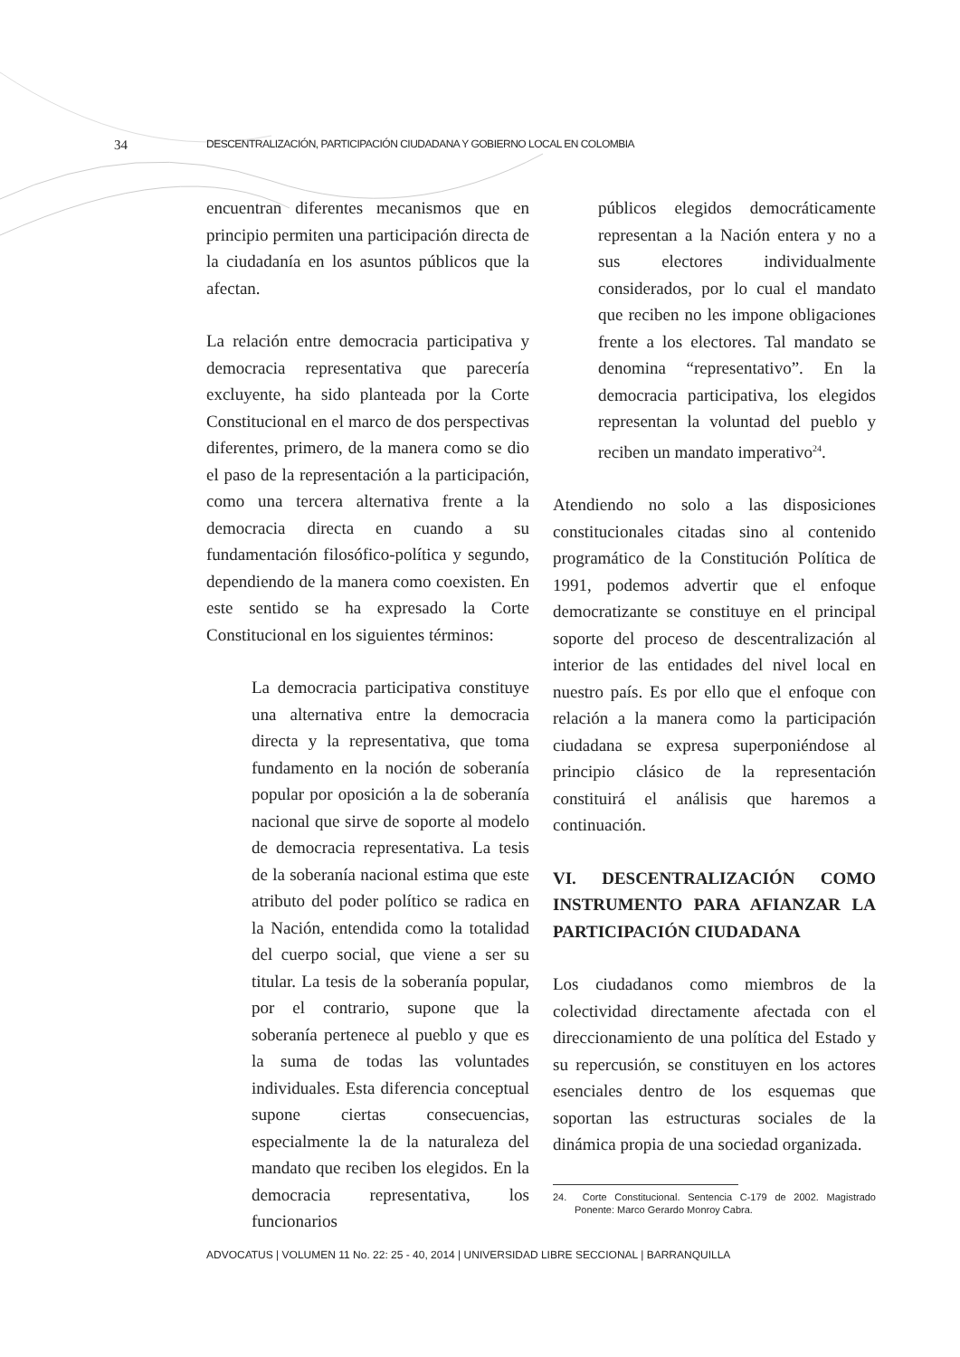34 DESCENTRALIZACIÓN, PARTICIPACIÓN CIUDADANA Y GOBIERNO LOCAL EN COLOMBIA
encuentran diferentes mecanismos que en principio permiten una participación directa de la ciudadanía en los asuntos públicos que la afectan.
La relación entre democracia participativa y democracia representativa que parecería excluyente, ha sido planteada por la Corte Constitucional en el marco de dos perspectivas diferentes, primero, de la manera como se dio el paso de la representación a la participación, como una tercera alternativa frente a la democracia directa en cuando a su fundamentación filosófico-política y segundo, dependiendo de la manera como coexisten. En este sentido se ha expresado la Corte Constitucional en los siguientes términos:
La democracia participativa constituye una alternativa entre la democracia directa y la representativa, que toma fundamento en la noción de soberanía popular por oposición a la de soberanía nacional que sirve de soporte al modelo de democracia representativa. La tesis de la soberanía nacional estima que este atributo del poder político se radica en la Nación, entendida como la totalidad del cuerpo social, que viene a ser su titular. La tesis de la soberanía popular, por el contrario, supone que la soberanía pertenece al pueblo y que es la suma de todas las voluntades individuales. Esta diferencia conceptual supone ciertas consecuencias, especialmente la de la naturaleza del mandato que reciben los elegidos. En la democracia representativa, los funcionarios
públicos elegidos democráticamente representan a la Nación entera y no a sus electores individualmente considerados, por lo cual el mandato que reciben no les impone obligaciones frente a los electores. Tal mandato se denomina “representativo”. En la democracia participativa, los elegidos representan la voluntad del pueblo y reciben un mandato imperativo<sup>24</sup>.
Atendiendo no solo a las disposiciones constitucionales citadas sino al contenido programático de la Constitución Política de 1991, podemos advertir que el enfoque democratizante se constituye en el principal soporte del proceso de descentralización al interior de las entidades del nivel local en nuestro país. Es por ello que el enfoque con relación a la manera como la participación ciudadana se expresa superponiéndose al principio clásico de la representación constituirá el análisis que haremos a continuación.
VI. DESCENTRALIZACIÓN COMO INSTRUMENTO PARA AFIANZAR LA PARTICIPACIÓN CIUDADANA
Los ciudadanos como miembros de la colectividad directamente afectada con el direccionamiento de una política del Estado y su repercusión, se constituyen en los actores esenciales dentro de los esquemas que soportan las estructuras sociales de la dinámica propia de una sociedad organizada.
24. Corte Constitucional. Sentencia C-179 de 2002. Magistrado Ponente: Marco Gerardo Monroy Cabra.
ADVOCATUS | VOLUMEN 11 No. 22: 25 - 40, 2014 | UNIVERSIDAD LIBRE SECCIONAL | BARRANQUILLA